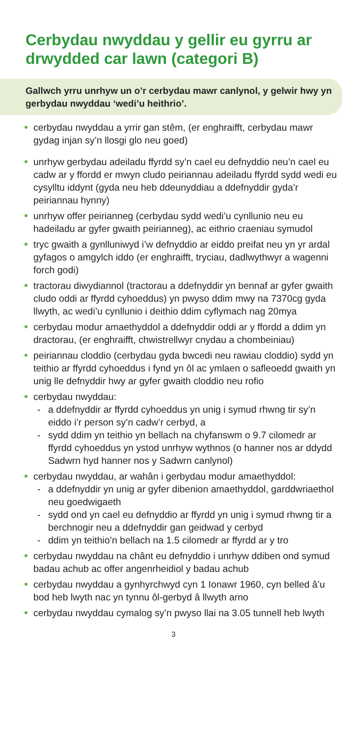Cerbydau nwyddau y gellir eu gyrru ar drwydded car lawn (categori B)
Gallwch yrru unrhyw un o’r cerbydau mawr canlynol, y gelwir hwy yn gerbydau nwyddau ‘wedi’u heithrio’.
cerbydau nwyddau a yrrir gan stêm, (er enghraifft, cerbydau mawr gydag injan sy’n llosgi glo neu goed)
unrhyw gerbydau adeiladu ffyrdd sy’n cael eu defnyddio neu’n cael eu cadw ar y ffordd er mwyn cludo peiriannau adeiladu ffyrdd sydd wedi eu cysylltu iddynt (gyda neu heb ddeunyddiau a ddefnyddir gyda’r peiriannau hynny)
unrhyw offer peirianneg (cerbydau sydd wedi’u cynllunio neu eu hadeiladu ar gyfer gwaith peirianneg), ac eithrio craeniau symudol
tryc gwaith a gynlluniwyd i’w defnyddio ar eiddo preifat neu yn yr ardal gyfagos o amgylch iddo (er enghraifft, tryciau, dadlwythwyr a wagenni forch godi)
tractorau diwydiannol (tractorau a ddefnyddir yn bennaf ar gyfer gwaith cludo oddi ar ffyrdd cyhoeddus) yn pwyso ddim mwy na 7370cg gyda llwyth, ac wedi’u cynllunio i deithio ddim cyflymach nag 20mya
cerbydau modur amaethyddol a ddefnyddir oddi ar y ffordd a ddim yn dractorau, (er enghraifft, chwistrellwyr cnydau a chombeiniau)
peiriannau cloddio (cerbydau gyda bwcedi neu rawiau cloddio) sydd yn teithio ar ffyrdd cyhoeddus i fynd yn ôl ac ymlaen o safleoedd gwaith yn unig lle defnyddir hwy ar gyfer gwaith cloddio neu rofio
cerbydau nwyddau:
- a ddefnyddir ar ffyrdd cyhoeddus yn unig i symud rhwng tir sy’n eiddo i’r person sy’n cadw’r cerbyd, a
- sydd ddim yn teithio yn bellach na chyfanswm o 9.7 cilomedr ar ffyrdd cyhoeddus yn ystod unrhyw wythnos (o hanner nos ar ddydd Sadwrn hyd hanner nos y Sadwrn canlynol)
cerbydau nwyddau, ar wahân i gerbydau modur amaethyddol:
- a ddefnyddir yn unig ar gyfer dibenion amaethyddol, garddwriaethol neu goedwigaeth
- sydd ond yn cael eu defnyddio ar ffyrdd yn unig i symud rhwng tir a berchnogir neu a ddefnyddir gan geidwad y cerbyd
- ddim yn teithio’n bellach na 1.5 cilomedr ar ffyrdd ar y tro
cerbydau nwyddau na chânt eu defnyddio i unrhyw ddiben ond symud badau achub ac offer angenrheidiol y badau achub
cerbydau nwyddau a gynhyrchwyd cyn 1 Ionawr 1960, cyn belled â’u bod heb lwyth nac yn tynnu ôl-gerbyd â llwyth arno
cerbydau nwyddau cymalog sy’n pwyso llai na 3.05 tunnell heb lwyth
3